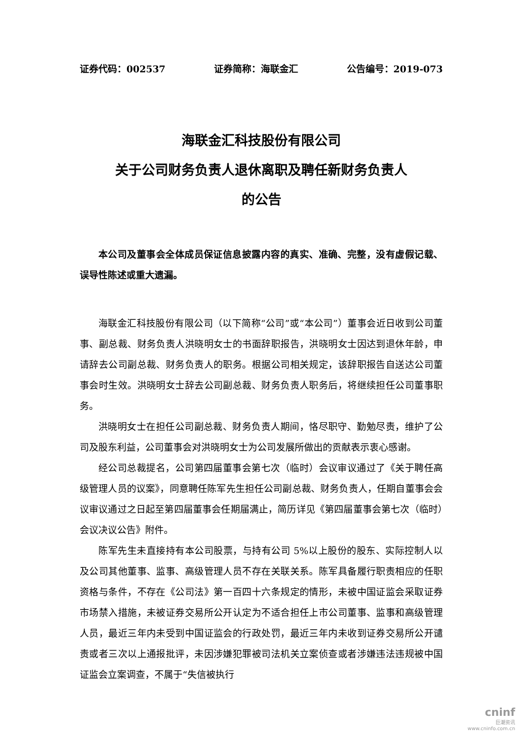证券代码：002537 证券简称：海联金汇 公告编号：2019-073
海联金汇科技股份有限公司
关于公司财务负责人退休离职及聘任新财务负责人
的公告
本公司及董事会全体成员保证信息披露内容的真实、准确、完整，没有虚假记载、误导性陈述或重大遗漏。
海联金汇科技股份有限公司（以下简称“公司”或“本公司”）董事会近日收到公司董事、副总裁、财务负责人洪晓明女士的书面辞职报告，洪晓明女士因达到退休年龄，申请辞去公司副总裁、财务负责人的职务。根据公司相关规定，该辞职报告自送达公司董事会时生效。洪晓明女士辞去公司副总裁、财务负责人职务后，将继续担任公司董事职务。
洪晓明女士在担任公司副总裁、财务负责人期间，恪尽职守、勤勉尽责，维护了公司及股东利益，公司董事会对洪晓明女士为公司发展所做出的贡献表示衷心感谢。
经公司总裁提名，公司第四届董事会第七次（临时）会议审议通过了《关于聘任高级管理人员的议案》，同意聘任陈军先生担任公司副总裁、财务负责人，任期自董事会会议审议通过之日起至第四届董事会任期届满止，简历详见《第四届董事会第七次（临时）会议决议公告》附件。
陈军先生未直接持有本公司股票，与持有公司 5%以上股份的股东、实际控制人以及公司其他董事、监事、高级管理人员不存在关联关系。陈军具备履行职责相应的任职资格与条件，不存在《公司法》第一百四十六条规定的情形，未被中国证监会采取证券市场禁入措施，未被证券交易所公开认定为不适合担任上市公司董事、监事和高级管理人员，最近三年内未受到中国证监会的行政处罚，最近三年内未收到证券交易所公开谴责或者三次以上通报批评，未因涉嫌犯罪被司法机关立案侦查或者涉嫌违法违规被中国证监会立案调查，不属于“失信被执行
cninf
巨潮资讯
www.cninfo.com.cn